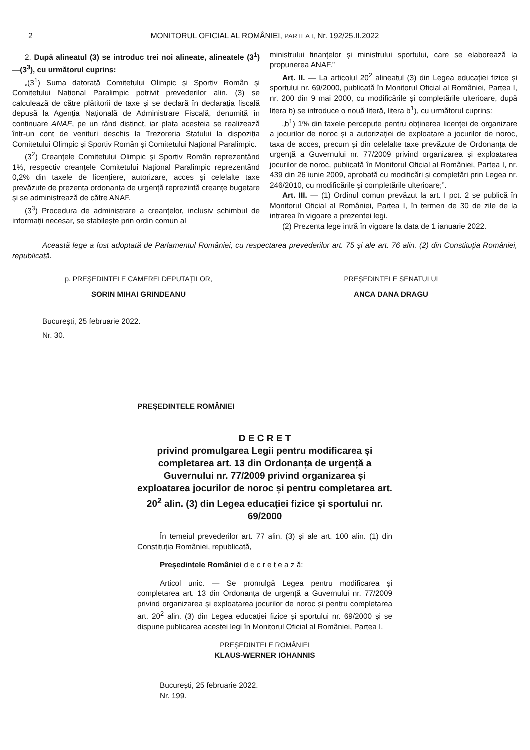2 MONITORUL OFICIAL AL ROMÂNIEI, PARTEA I, Nr. 192/25.II.2022
2. După alineatul (3) se introduc trei noi alineate, alineatele (3<sup>1</sup>)—(3<sup>3</sup>), cu următorul cuprins:
„(3<sup>1</sup>) Suma datorată Comitetului Olimpic și Sportiv Român și Comitetului Național Paralimpic potrivit prevederilor alin. (3) se calculează de către plătitorii de taxe și se declară în declarația fiscală depusă la Agenția Națională de Administrare Fiscală, denumită în continuare ANAF, pe un rând distinct, iar plata acesteia se realizează într-un cont de venituri deschis la Trezoreria Statului la dispoziția Comitetului Olimpic și Sportiv Român și Comitetului Național Paralimpic.
(3<sup>2</sup>) Creanțele Comitetului Olimpic și Sportiv Român reprezentând 1%, respectiv creanțele Comitetului Național Paralimpic reprezentând 0,2% din taxele de licențiere, autorizare, acces și celelalte taxe prevăzute de prezenta ordonanța de urgență reprezintă creanțe bugetare și se administrează de către ANAF.
(3<sup>3</sup>) Procedura de administrare a creanțelor, inclusiv schimbul de informații necesar, se stabilește prin ordin comun al
ministrului finanțelor și ministrului sportului, care se elaborează la propunerea ANAF.”
Art. II. — La articolul 20<sup>2</sup> alineatul (3) din Legea educației fizice și sportului nr. 69/2000, publicată în Monitorul Oficial al României, Partea I, nr. 200 din 9 mai 2000, cu modificările și completările ulterioare, după litera b) se introduce o nouă literă, litera b<sup>1</sup>), cu următorul cuprins:
„b<sup>1</sup>) 1% din taxele percepute pentru obținerea licenței de organizare a jocurilor de noroc și a autorizației de exploatare a jocurilor de noroc, taxa de acces, precum și din celelalte taxe prevăzute de Ordonanța de urgență a Guvernului nr. 77/2009 privind organizarea și exploatarea jocurilor de noroc, publicată în Monitorul Oficial al României, Partea I, nr. 439 din 26 iunie 2009, aprobată cu modificări și completări prin Legea nr. 246/2010, cu modificările și completările ulterioare;”.
Art. III. — (1) Ordinul comun prevăzut la art. I pct. 2 se publică în Monitorul Oficial al României, Partea I, în termen de 30 de zile de la intrarea în vigoare a prezentei legi.
(2) Prezenta lege intră în vigoare la data de 1 ianuarie 2022.
Această lege a fost adoptată de Parlamentul României, cu respectarea prevederilor art. 75 și ale art. 76 alin. (2) din Constituția României, republicată.
p. PREȘEDINTELE CAMEREI DEPUTAȚILOR,
SORIN MIHAI GRINDEANU
PREȘEDINTELE SENATULUI
ANCA DANA DRAGU
București, 25 februarie 2022.
Nr. 30.
PREȘEDINTELE ROMÂNIEI
D E C R E T
privind promulgarea Legii pentru modificarea și completarea art. 13 din Ordonanța de urgență a Guvernului nr. 77/2009 privind organizarea și exploatarea jocurilor de noroc și pentru completarea art. 20<sup>2</sup> alin. (3) din Legea educației fizice și sportului nr. 69/2000
În temeiul prevederilor art. 77 alin. (3) și ale art. 100 alin. (1) din Constituția României, republicată,
Președintele României d e c r e t e a z ă:
Articol unic. — Se promulgă Legea pentru modificarea și completarea art. 13 din Ordonanța de urgență a Guvernului nr. 77/2009 privind organizarea și exploatarea jocurilor de noroc și pentru completarea art. 20<sup>2</sup> alin. (3) din Legea educației fizice și sportului nr. 69/2000 și se dispune publicarea acestei legi în Monitorul Oficial al României, Partea I.
PREȘEDINTELE ROMÂNIEI
KLAUS-WERNER IOHANNIS
București, 25 februarie 2022.
Nr. 199.